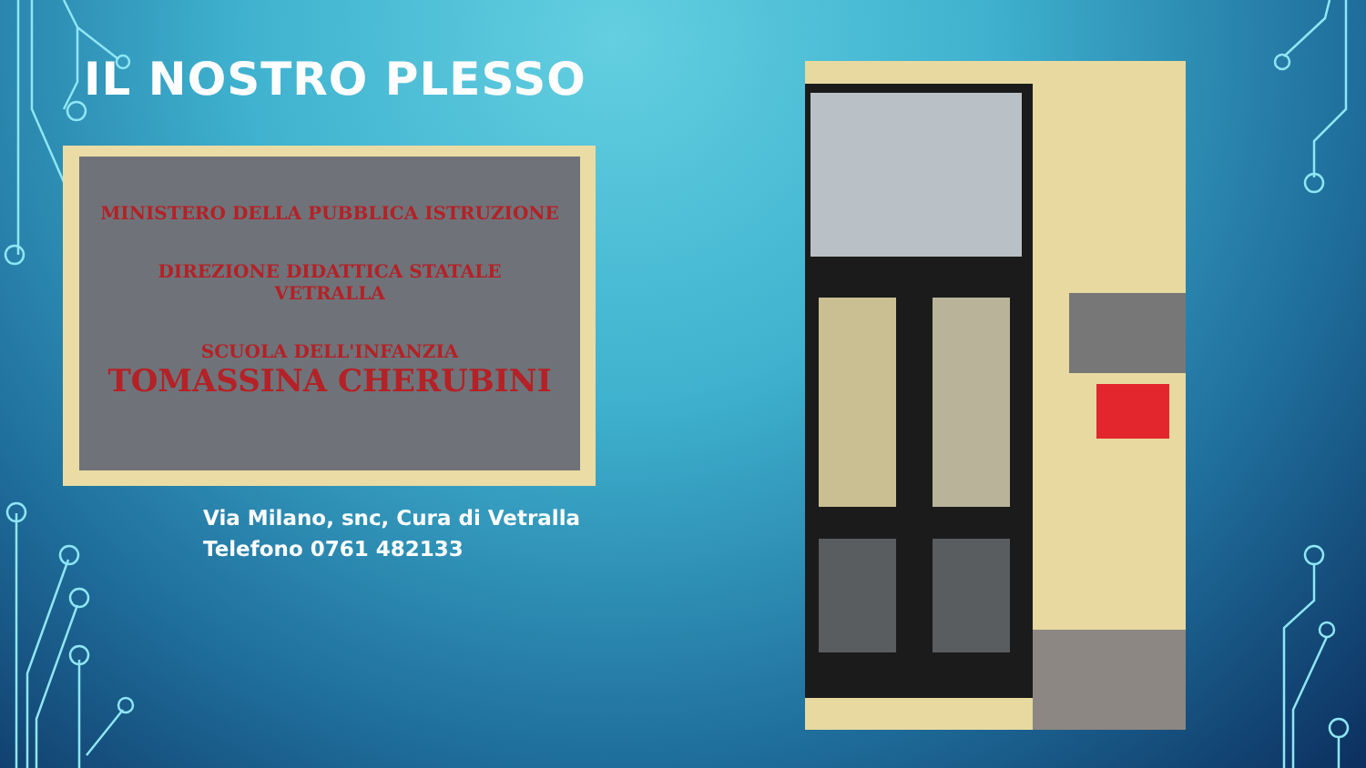IL NOSTRO PLESSO
MINISTERO DELLA PUBBLICA ISTRUZIONE
DIREZIONE DIDATTICA STATALE
VETRALLA
SCUOLA DELL'INFANZIA
TOMASSINA CHERUBINI
Via Milano, snc, Cura di Vetralla
Telefono 0761 482133